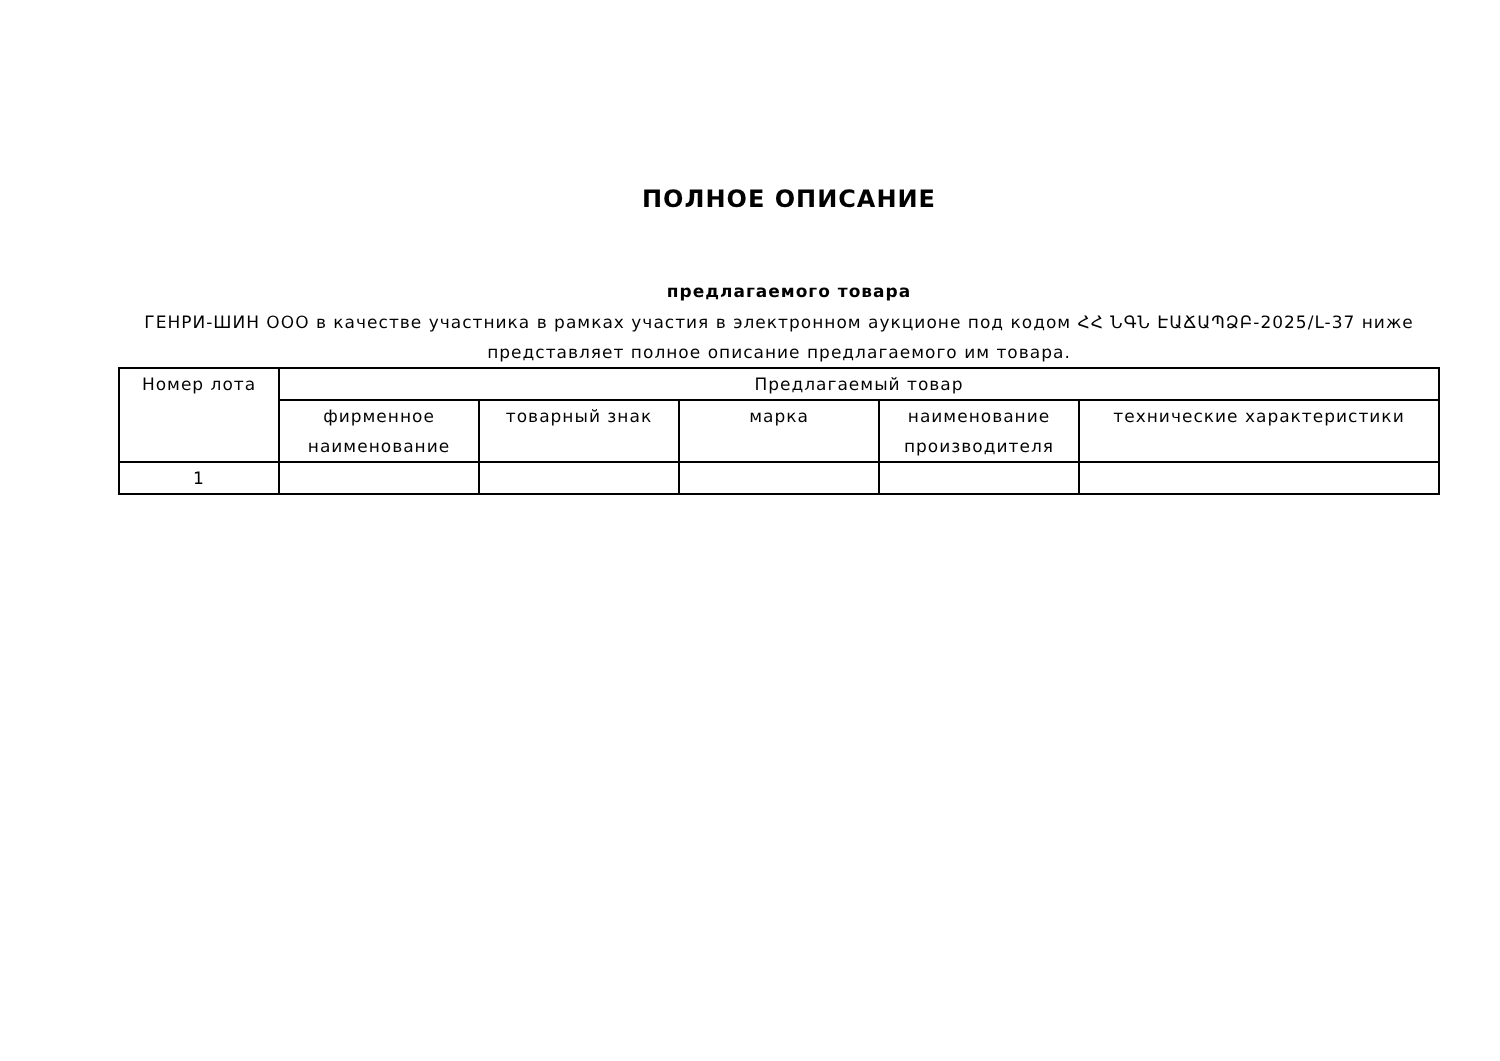ПОЛНОЕ ОПИСАНИЕ
предлагаемого товара
ГЕНРИ-ШИН ООО в качестве участника в рамках участия в электронном аукционе под кодом ՀՀ ՆԳՆ ԷԱՃԱՊՁԲ-2025/L-37 ниже представляет полное описание предлагаемого им товара.
| Номер лота | Предлагаемый товар | | | | |
| --- | --- | --- | --- | --- | --- |
| | фирменное наименование | товарный знак | марка | наименование производителя | технические характеристики |
| 1 | | | | | |